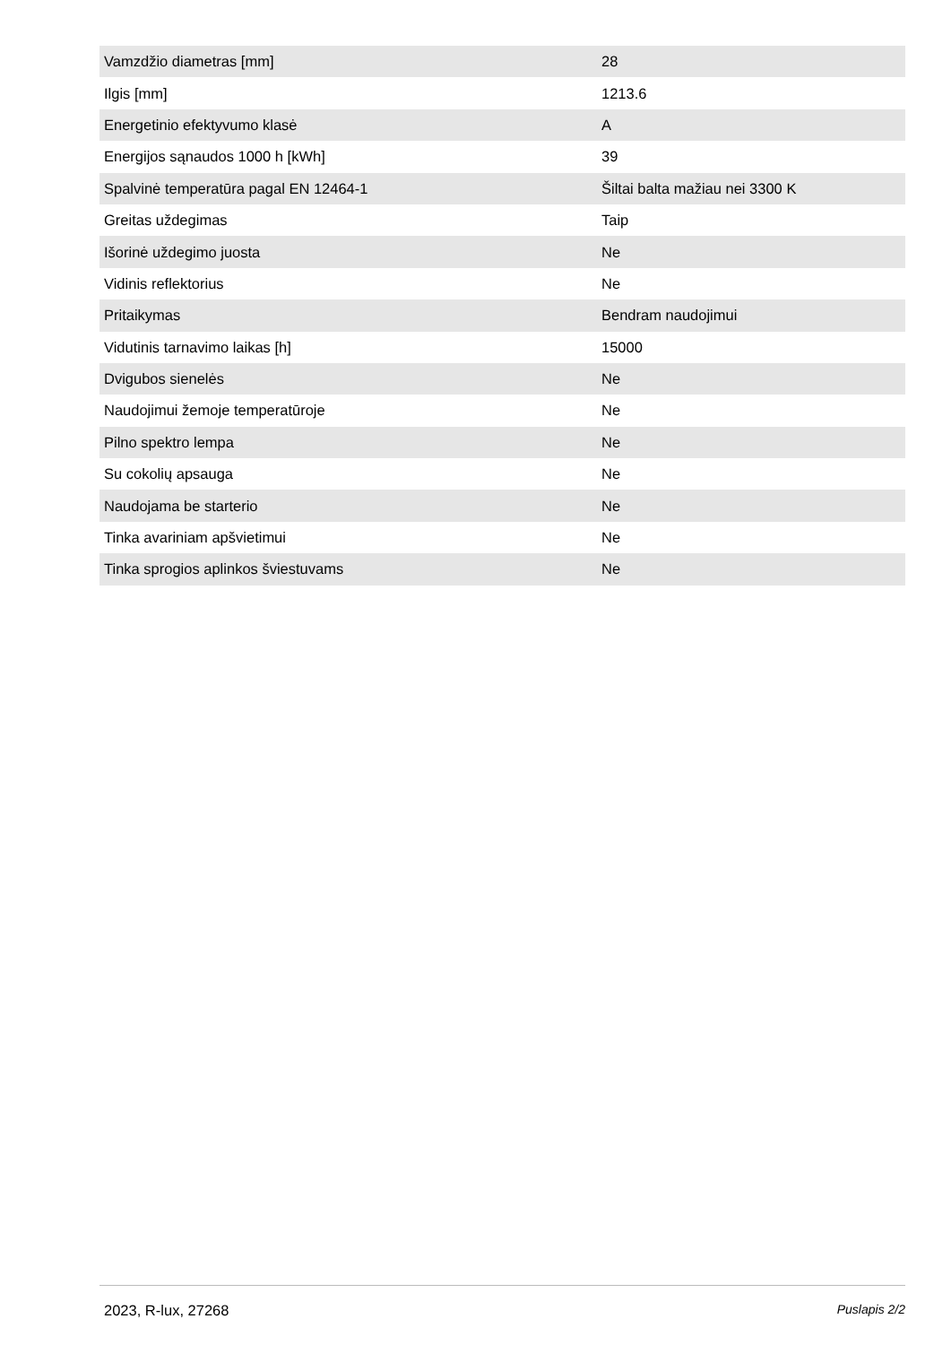| Vamzdžio diametras [mm] | 28 |
| Ilgis [mm] | 1213.6 |
| Energetinio efektyvumo klasė | A |
| Energijos sąnaudos 1000 h [kWh] | 39 |
| Spalvinė temperatūra pagal EN 12464-1 | Šiltai balta mažiau nei 3300 K |
| Greitas uždegimas | Taip |
| Išorinė uždegimo juosta | Ne |
| Vidinis reflektorius | Ne |
| Pritaikymas | Bendram naudojimui |
| Vidutinis tarnavimo laikas [h] | 15000 |
| Dvigubos sienelės | Ne |
| Naudojimui žemoje temperatūroje | Ne |
| Pilno spektro lempa | Ne |
| Su cokolių apsauga | Ne |
| Naudojama be starterio | Ne |
| Tinka avariniam apšvietimui | Ne |
| Tinka sprogios aplinkos šviestuvams | Ne |
2023, R-lux, 27268 Puslapis 2/2